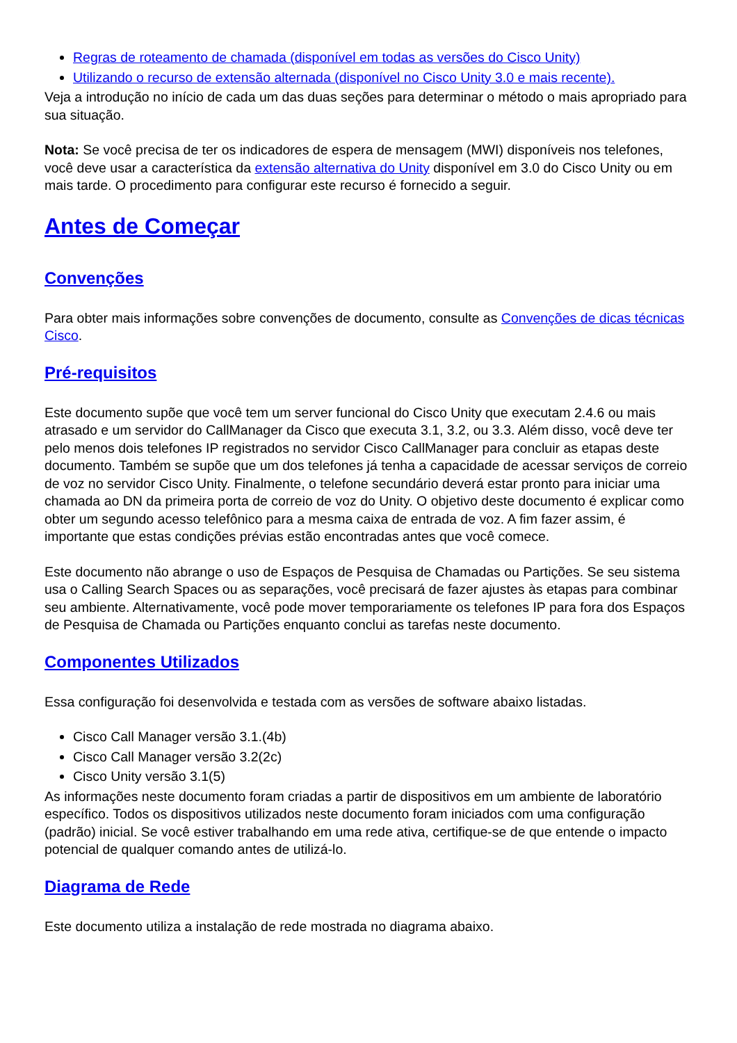Regras de roteamento de chamada (disponível em todas as versões do Cisco Unity)
Utilizando o recurso de extensão alternada (disponível no Cisco Unity 3.0 e mais recente).
Veja a introdução no início de cada um das duas seções para determinar o método o mais apropriado para sua situação.
Nota: Se você precisa de ter os indicadores de espera de mensagem (MWI) disponíveis nos telefones, você deve usar a característica da extensão alternativa do Unity disponível em 3.0 do Cisco Unity ou em mais tarde. O procedimento para configurar este recurso é fornecido a seguir.
Antes de Começar
Convenções
Para obter mais informações sobre convenções de documento, consulte as Convenções de dicas técnicas Cisco.
Pré-requisitos
Este documento supõe que você tem um server funcional do Cisco Unity que executam 2.4.6 ou mais atrasado e um servidor do CallManager da Cisco que executa 3.1, 3.2, ou 3.3. Além disso, você deve ter pelo menos dois telefones IP registrados no servidor Cisco CallManager para concluir as etapas deste documento. Também se supõe que um dos telefones já tenha a capacidade de acessar serviços de correio de voz no servidor Cisco Unity. Finalmente, o telefone secundário deverá estar pronto para iniciar uma chamada ao DN da primeira porta de correio de voz do Unity. O objetivo deste documento é explicar como obter um segundo acesso telefônico para a mesma caixa de entrada de voz. A fim fazer assim, é importante que estas condições prévias estão encontradas antes que você comece.
Este documento não abrange o uso de Espaços de Pesquisa de Chamadas ou Partições. Se seu sistema usa o Calling Search Spaces ou as separações, você precisará de fazer ajustes às etapas para combinar seu ambiente. Alternativamente, você pode mover temporariamente os telefones IP para fora dos Espaços de Pesquisa de Chamada ou Partições enquanto conclui as tarefas neste documento.
Componentes Utilizados
Essa configuração foi desenvolvida e testada com as versões de software abaixo listadas.
Cisco Call Manager versão 3.1.(4b)
Cisco Call Manager versão 3.2(2c)
Cisco Unity versão 3.1(5)
As informações neste documento foram criadas a partir de dispositivos em um ambiente de laboratório específico. Todos os dispositivos utilizados neste documento foram iniciados com uma configuração (padrão) inicial. Se você estiver trabalhando em uma rede ativa, certifique-se de que entende o impacto potencial de qualquer comando antes de utilizá-lo.
Diagrama de Rede
Este documento utiliza a instalação de rede mostrada no diagrama abaixo.